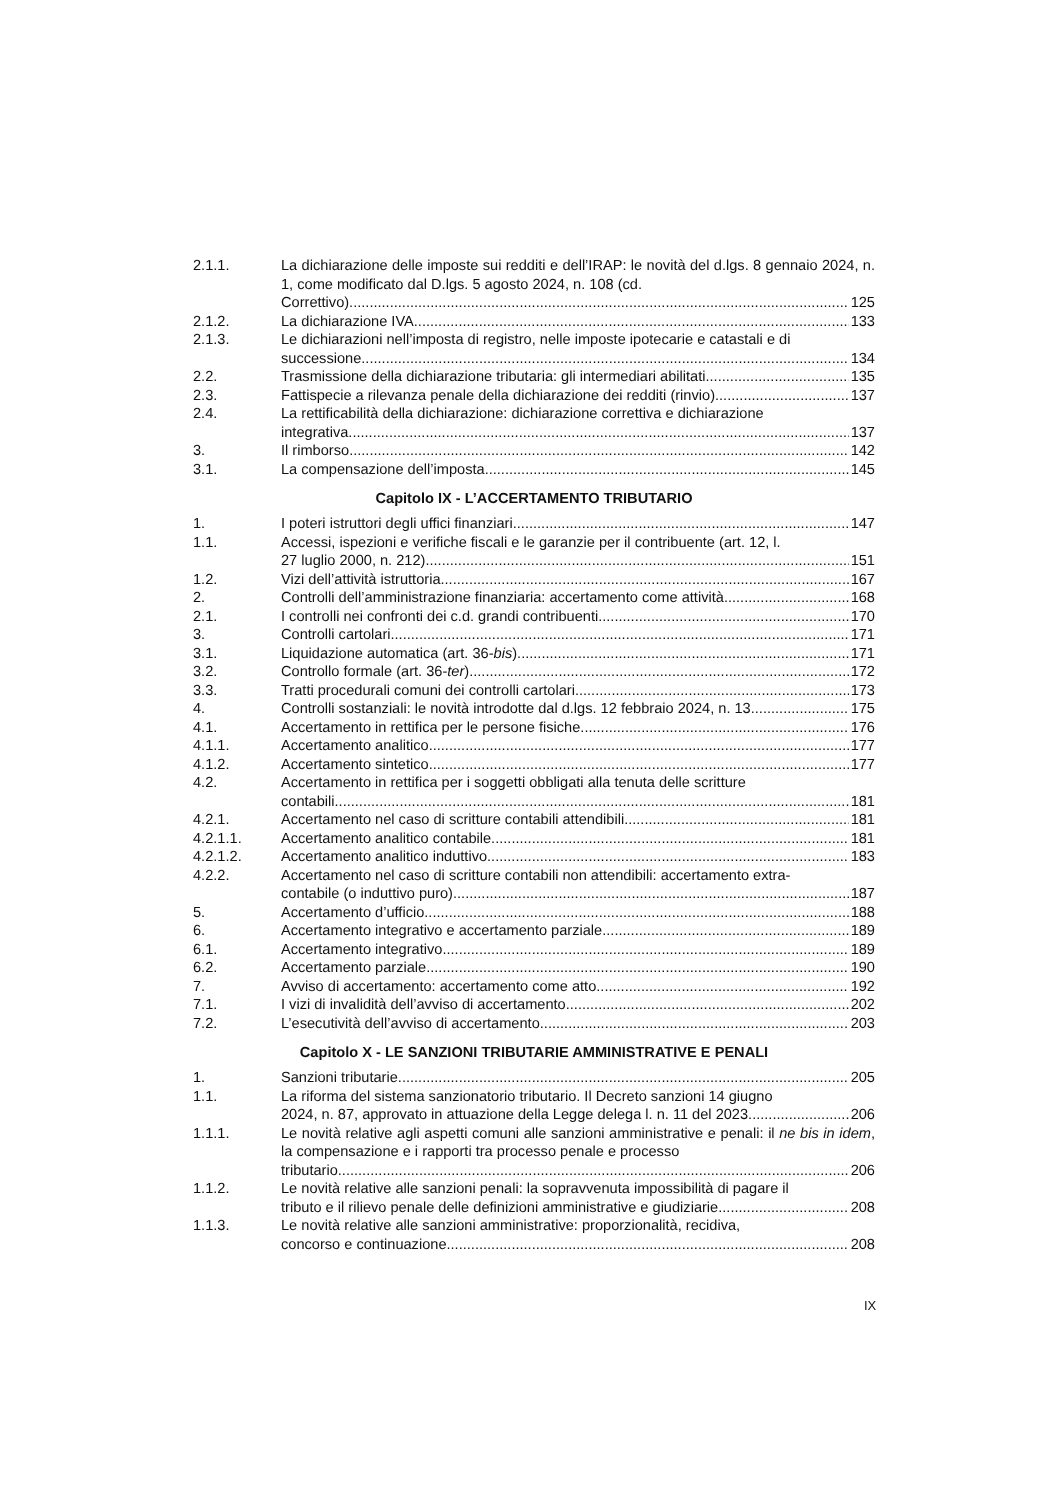2.1.1. La dichiarazione delle imposte sui redditi e dell’IRAP: le novità del d.lgs. 8 gennaio 2024, n. 1, come modificato dal D.lgs. 5 agosto 2024, n. 108 (cd.
Correttivo). 125
2.1.2. La dichiarazione IVA 133
2.1.3. Le dichiarazioni nell’imposta di registro, nelle imposte ipotecarie e catastali e di
successione 134
2.2. Trasmissione della dichiarazione tributaria: gli intermediari abilitati 135
2.3. Fattispecie a rilevanza penale della dichiarazione dei redditi (rinvio) 137
2.4. La rettificabilità della dichiarazione: dichiarazione correttiva e dichiarazione
integrativa 137
3. Il rimborso 142
3.1. La compensazione dell’imposta 145
Capitolo IX - L’ACCERTAMENTO TRIBUTARIO
1. I poteri istruttori degli uffici finanziari 147
1.1. Accessi, ispezioni e verifiche fiscali e le garanzie per il contribuente (art. 12, l.
27 luglio 2000, n. 212) 151
1.2. Vizi dell’attività istruttoria 167
2. Controlli dell’amministrazione finanziaria: accertamento come attività 168
2.1. I controlli nei confronti dei c.d. grandi contribuenti 170
3. Controlli cartolari 171
3.1. Liquidazione automatica (art. 36-bis) 171
3.2. Controllo formale (art. 36-ter) 172
3.3. Tratti procedurali comuni dei controlli cartolari 173
4. Controlli sostanziali: le novità introdotte dal d.lgs. 12 febbraio 2024, n. 13. 175
4.1. Accertamento in rettifica per le persone fisiche 176
4.1.1. Accertamento analitico 177
4.1.2. Accertamento sintetico 177
4.2. Accertamento in rettifica per i soggetti obbligati alla tenuta delle scritture
contabili 181
4.2.1. Accertamento nel caso di scritture contabili attendibili 181
4.2.1.1. Accertamento analitico contabile 181
4.2.1.2. Accertamento analitico induttivo 183
4.2.2. Accertamento nel caso di scritture contabili non attendibili: accertamento extra-
contabile (o induttivo puro) 187
5. Accertamento d’ufficio 188
6. Accertamento integrativo e accertamento parziale 189
6.1. Accertamento integrativo 189
6.2. Accertamento parziale 190
7. Avviso di accertamento: accertamento come atto 192
7.1. I vizi di invalidità dell’avviso di accertamento 202
7.2. L’esecutività dell’avviso di accertamento 203
Capitolo X - LE SANZIONI TRIBUTARIE AMMINISTRATIVE E PENALI
1. Sanzioni tributarie 205
1.1. La riforma del sistema sanzionatorio tributario. Il Decreto sanzioni 14 giugno
2024, n. 87, approvato in attuazione della Legge delega l. n. 11 del 2023. 206
1.1.1. Le novità relative agli aspetti comuni alle sanzioni amministrative e penali: il ne bis in idem, la compensazione e i rapporti tra processo penale e processo
tributario. 206
1.1.2. Le novità relative alle sanzioni penali: la sopravvenuta impossibilità di pagare il
tributo e il rilievo penale delle definizioni amministrative e giudiziarie. 208
1.1.3. Le novità relative alle sanzioni amministrative: proporzionalità, recidiva,
concorso e continuazione. 208
IX